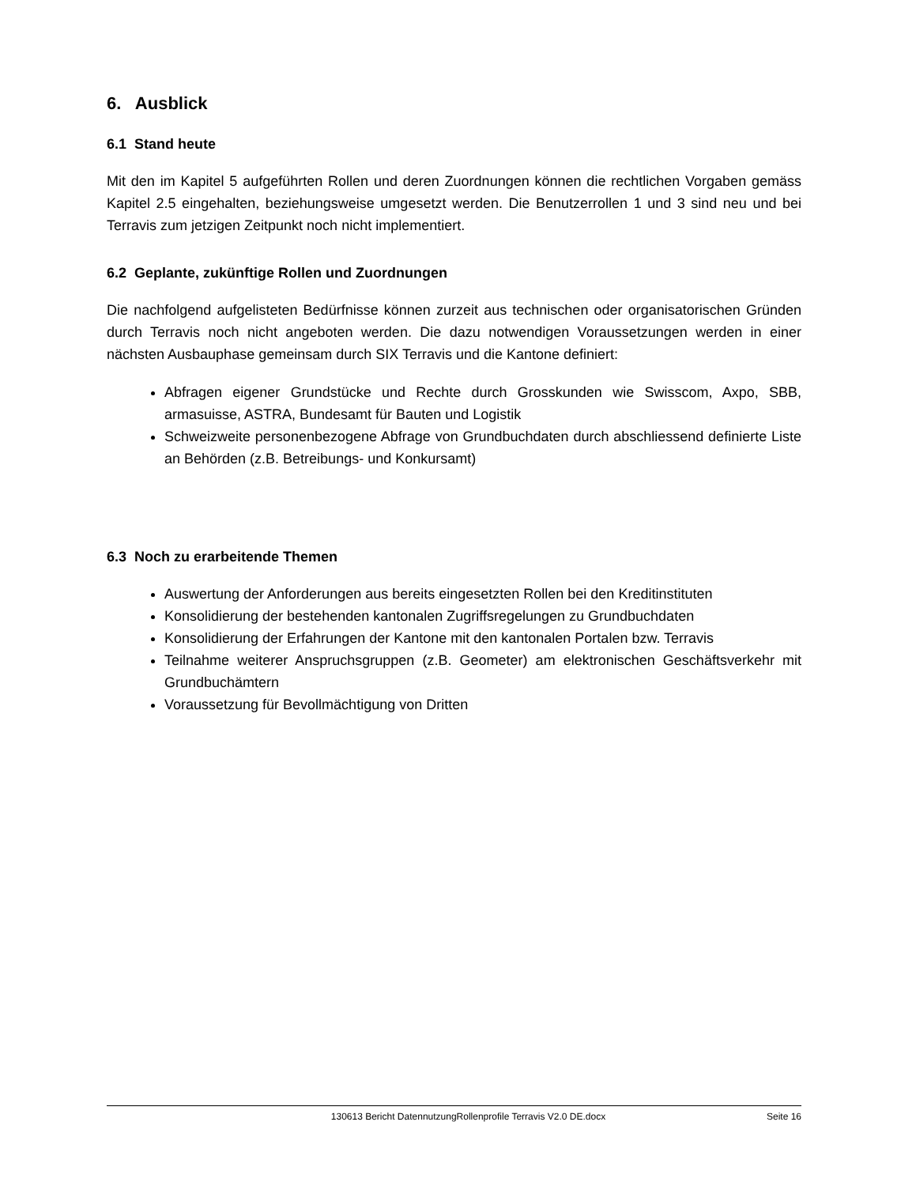6. Ausblick
6.1 Stand heute
Mit den im Kapitel 5 aufgeführten Rollen und deren Zuordnungen können die rechtlichen Vorgaben gemäss Kapitel 2.5 eingehalten, beziehungsweise umgesetzt werden. Die Benutzerrollen 1 und 3 sind neu und bei Terravis zum jetzigen Zeitpunkt noch nicht implementiert.
6.2 Geplante, zukünftige Rollen und Zuordnungen
Die nachfolgend aufgelisteten Bedürfnisse können zurzeit aus technischen oder organisatorischen Gründen durch Terravis noch nicht angeboten werden. Die dazu notwendigen Voraussetzungen werden in einer nächsten Ausbauphase gemeinsam durch SIX Terravis und die Kantone definiert:
Abfragen eigener Grundstücke und Rechte durch Grosskunden wie Swisscom, Axpo, SBB, armasuisse, ASTRA, Bundesamt für Bauten und Logistik
Schweizweite personenbezogene Abfrage von Grundbuchdaten durch abschliessend definierte Liste an Behörden (z.B. Betreibungs- und Konkursamt)
6.3 Noch zu erarbeitende Themen
Auswertung der Anforderungen aus bereits eingesetzten Rollen bei den Kreditinstituten
Konsolidierung der bestehenden kantonalen Zugriffsregelungen zu Grundbuchdaten
Konsolidierung der Erfahrungen der Kantone mit den kantonalen Portalen bzw. Terravis
Teilnahme weiterer Anspruchsgruppen (z.B. Geometer) am elektronischen Geschäftsverkehr mit Grundbuchämtern
Voraussetzung für Bevollmächtigung von Dritten
130613 Bericht DatennutzungRollenprofile Terravis V2.0 DE.docx Seite 16